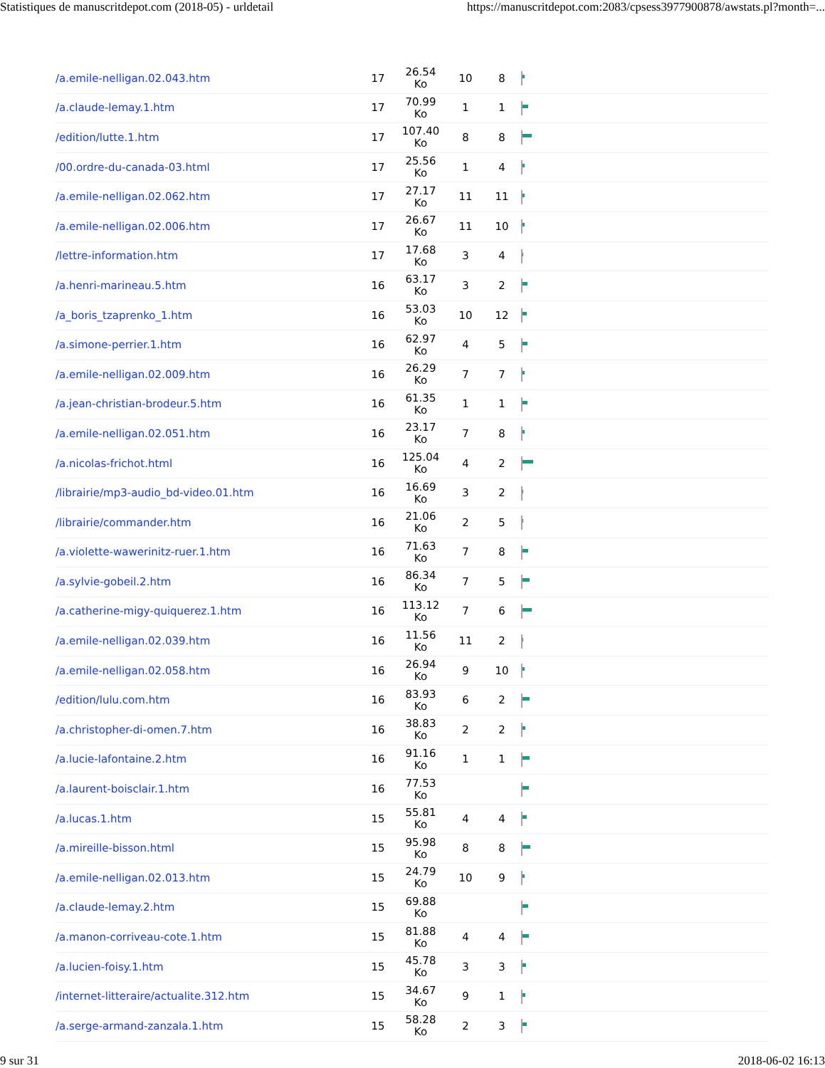Statistiques de manuscritdepot.com (2018-05) - urldetail https://manuscritdepot.com:2083/cpsess3977900878/awstats.pl?month=...
| /a.emile-nelligan.02.043.htm | 17 | 26.54 Ko | 10 | 8 | |
| /a.claude-lemay.1.htm | 17 | 70.99 Ko | 1 | 1 | |
| /edition/lutte.1.htm | 17 | 107.40 Ko | 8 | 8 | |
| /00.ordre-du-canada-03.html | 17 | 25.56 Ko | 1 | 4 | |
| /a.emile-nelligan.02.062.htm | 17 | 27.17 Ko | 11 | 11 | |
| /a.emile-nelligan.02.006.htm | 17 | 26.67 Ko | 11 | 10 | |
| /lettre-information.htm | 17 | 17.68 Ko | 3 | 4 | |
| /a.henri-marineau.5.htm | 16 | 63.17 Ko | 3 | 2 | |
| /a_boris_tzaprenko_1.htm | 16 | 53.03 Ko | 10 | 12 | |
| /a.simone-perrier.1.htm | 16 | 62.97 Ko | 4 | 5 | |
| /a.emile-nelligan.02.009.htm | 16 | 26.29 Ko | 7 | 7 | |
| /a.jean-christian-brodeur.5.htm | 16 | 61.35 Ko | 1 | 1 | |
| /a.emile-nelligan.02.051.htm | 16 | 23.17 Ko | 7 | 8 | |
| /a.nicolas-frichot.html | 16 | 125.04 Ko | 4 | 2 | |
| /librairie/mp3-audio_bd-video.01.htm | 16 | 16.69 Ko | 3 | 2 | |
| /librairie/commander.htm | 16 | 21.06 Ko | 2 | 5 | |
| /a.violette-wawerinitz-ruer.1.htm | 16 | 71.63 Ko | 7 | 8 | |
| /a.sylvie-gobeil.2.htm | 16 | 86.34 Ko | 7 | 5 | |
| /a.catherine-migy-quiquerez.1.htm | 16 | 113.12 Ko | 7 | 6 | |
| /a.emile-nelligan.02.039.htm | 16 | 11.56 Ko | 11 | 2 | |
| /a.emile-nelligan.02.058.htm | 16 | 26.94 Ko | 9 | 10 | |
| /edition/lulu.com.htm | 16 | 83.93 Ko | 6 | 2 | |
| /a.christopher-di-omen.7.htm | 16 | 38.83 Ko | 2 | 2 | |
| /a.lucie-lafontaine.2.htm | 16 | 91.16 Ko | 1 | 1 | |
| /a.laurent-boisclair.1.htm | 16 | 77.53 Ko | | | |
| /a.lucas.1.htm | 15 | 55.81 Ko | 4 | 4 | |
| /a.mireille-bisson.html | 15 | 95.98 Ko | 8 | 8 | |
| /a.emile-nelligan.02.013.htm | 15 | 24.79 Ko | 10 | 9 | |
| /a.claude-lemay.2.htm | 15 | 69.88 Ko | | | |
| /a.manon-corriveau-cote.1.htm | 15 | 81.88 Ko | 4 | 4 | |
| /a.lucien-foisy.1.htm | 15 | 45.78 Ko | 3 | 3 | |
| /internet-litteraire/actualite.312.htm | 15 | 34.67 Ko | 9 | 1 | |
| /a.serge-armand-zanzala.1.htm | 15 | 58.28 Ko | 2 | 3 | |
9 sur 31 2018-06-02 16:13